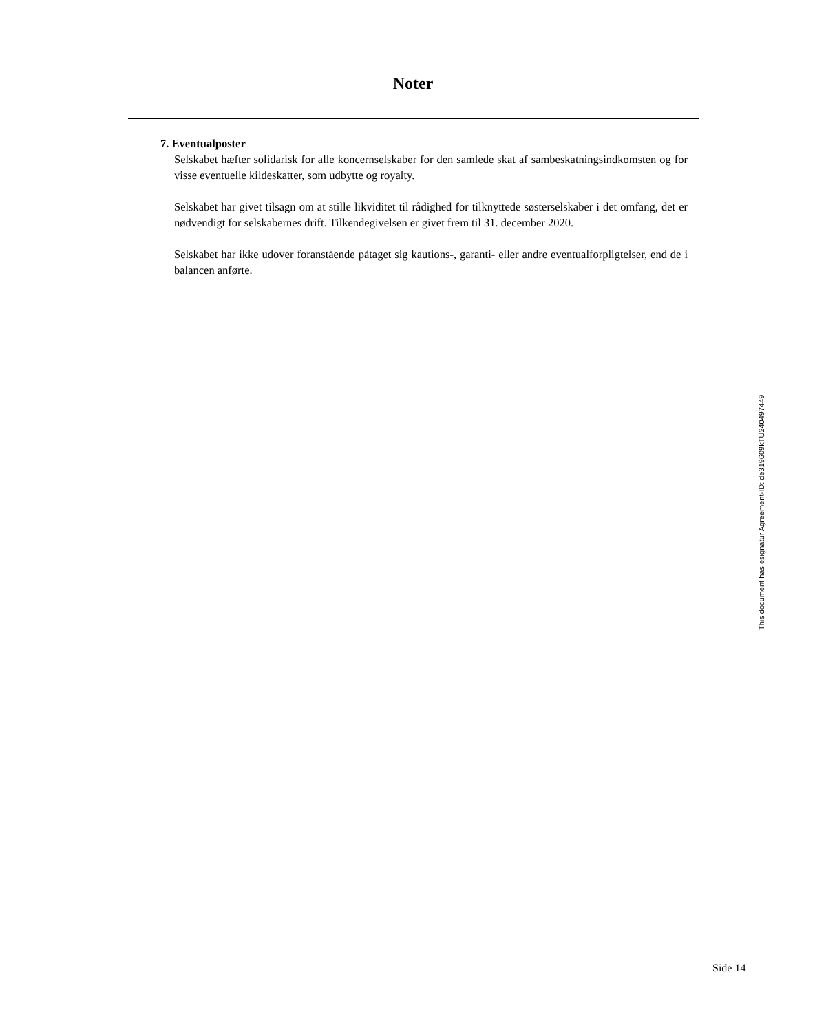Noter
7. Eventualposter
Selskabet hæfter solidarisk for alle koncernselskaber for den samlede skat af sambeskatningsindkomsten og for visse eventuelle kildeskatter, som udbytte og royalty.
Selskabet har givet tilsagn om at stille likviditet til rådighed for tilknyttede søsterselskaber i det omfang, det er nødvendigt for selskabernes drift. Tilkendegivelsen er givet frem til 31. december 2020.
Selskabet har ikke udover foranstående påtaget sig kautions-, garanti- eller andre eventualforpligtelser, end de i balancen anførte.
This document has esignatur Agreement-ID: de319609kTU240497449
Side 14